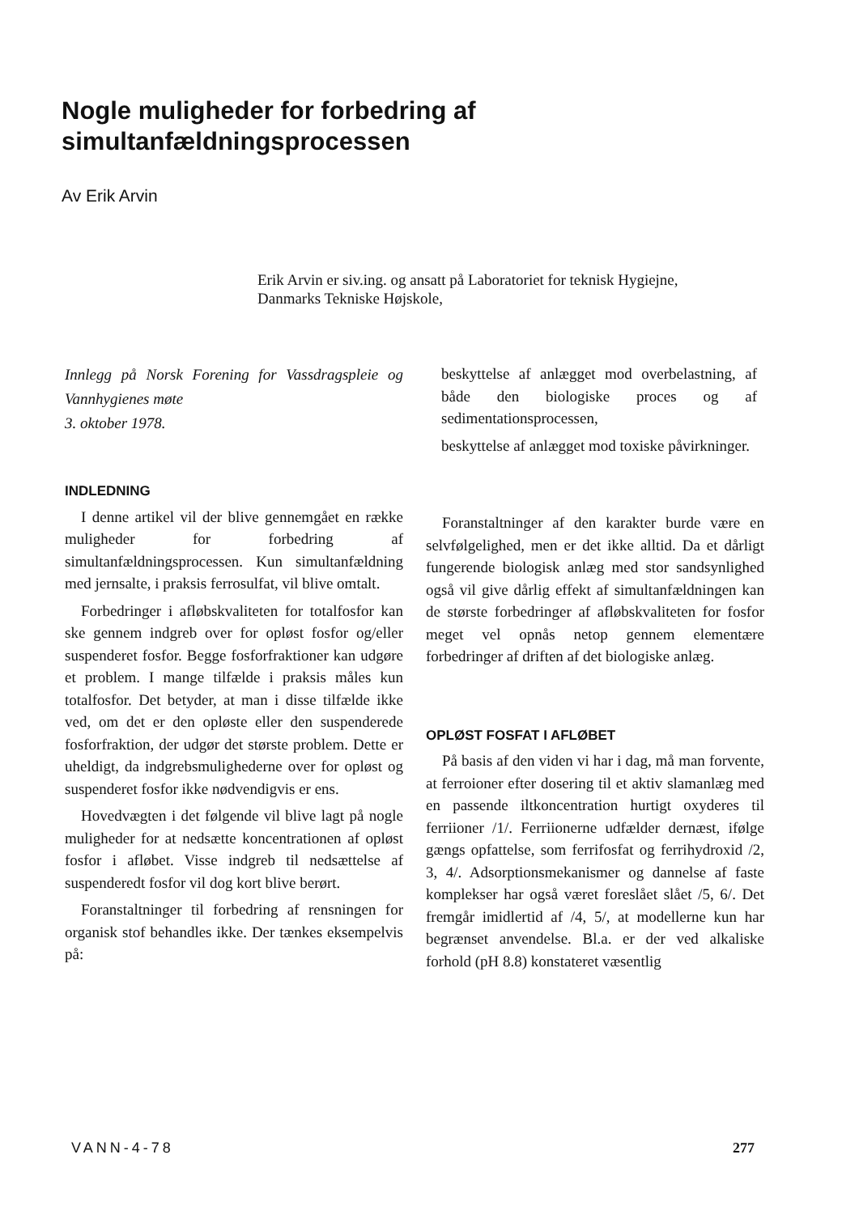Nogle muligheder for forbedring af
simultanfældningsprocessen
Av Erik Arvin
Erik Arvin er siv.ing. og ansatt på Laboratoriet for teknisk Hygiejne, Danmarks Tekniske Højskole,
Innlegg på Norsk Forening for Vassdragspleie og Vannhygienes møte
3. oktober 1978.
INDLEDNING
I denne artikel vil der blive gennemgået en række muligheder for forbedring af simultanfældningsprocessen. Kun simultanfældning med jernsalte, i praksis ferrosulfat, vil blive omtalt.
Forbedringer i afløbskvaliteten for totalfosfor kan ske gennem indgreb over for opløst fosfor og/eller suspenderet fosfor. Begge fosforfraktioner kan udgøre et problem. I mange tilfælde i praksis måles kun totalfosfor. Det betyder, at man i disse tilfælde ikke ved, om det er den opløste eller den suspenderede fosforfraktion, der udgør det største problem. Dette er uheldigt, da indgrebsmulighederne over for opløst og suspenderet fosfor ikke nødvendigvis er ens.
Hovedvægten i det følgende vil blive lagt på nogle muligheder for at nedsætte koncentrationen af opløst fosfor i afløbet. Visse indgreb til nedsættelse af suspenderedt fosfor vil dog kort blive berørt.
Foranstaltninger til forbedring af rensningen for organisk stof behandles ikke. Der tænkes eksempelvis på:
beskyttelse af anlægget mod overbelastning, af både den biologiske proces og af sedimentationsprocessen,
beskyttelse af anlægget mod toxiske påvirkninger.
Foranstaltninger af den karakter burde være en selvfølgelighed, men er det ikke alltid. Da et dårligt fungerende biologisk anlæg med stor sandsynlighed også vil give dårlig effekt af simultanfældningen kan de største forbedringer af afløbskvaliteten for fosfor meget vel opnås netop gennem elementære forbedringer af driften af det biologiske anlæg.
OPLØST FOSFAT I AFLØBET
På basis af den viden vi har i dag, må man forvente, at ferroioner efter dosering til et aktiv slamanlæg med en passende iltkoncentration hurtigt oxyderes til ferriioner /1/. Ferriionerne udfælder dernæst, ifølge gængs opfattelse, som ferrifosfat og ferrihydroxid /2, 3, 4/. Adsorptionsmekanismer og dannelse af faste komplekser har også været foreslået slået /5, 6/. Det fremgår imidlertid af /4, 5/, at modellerne kun har begrænset anvendelse. Bl.a. er der ved alkaliske forhold (pH 8.8) konstateret væsentlig
VANN-4-78 277